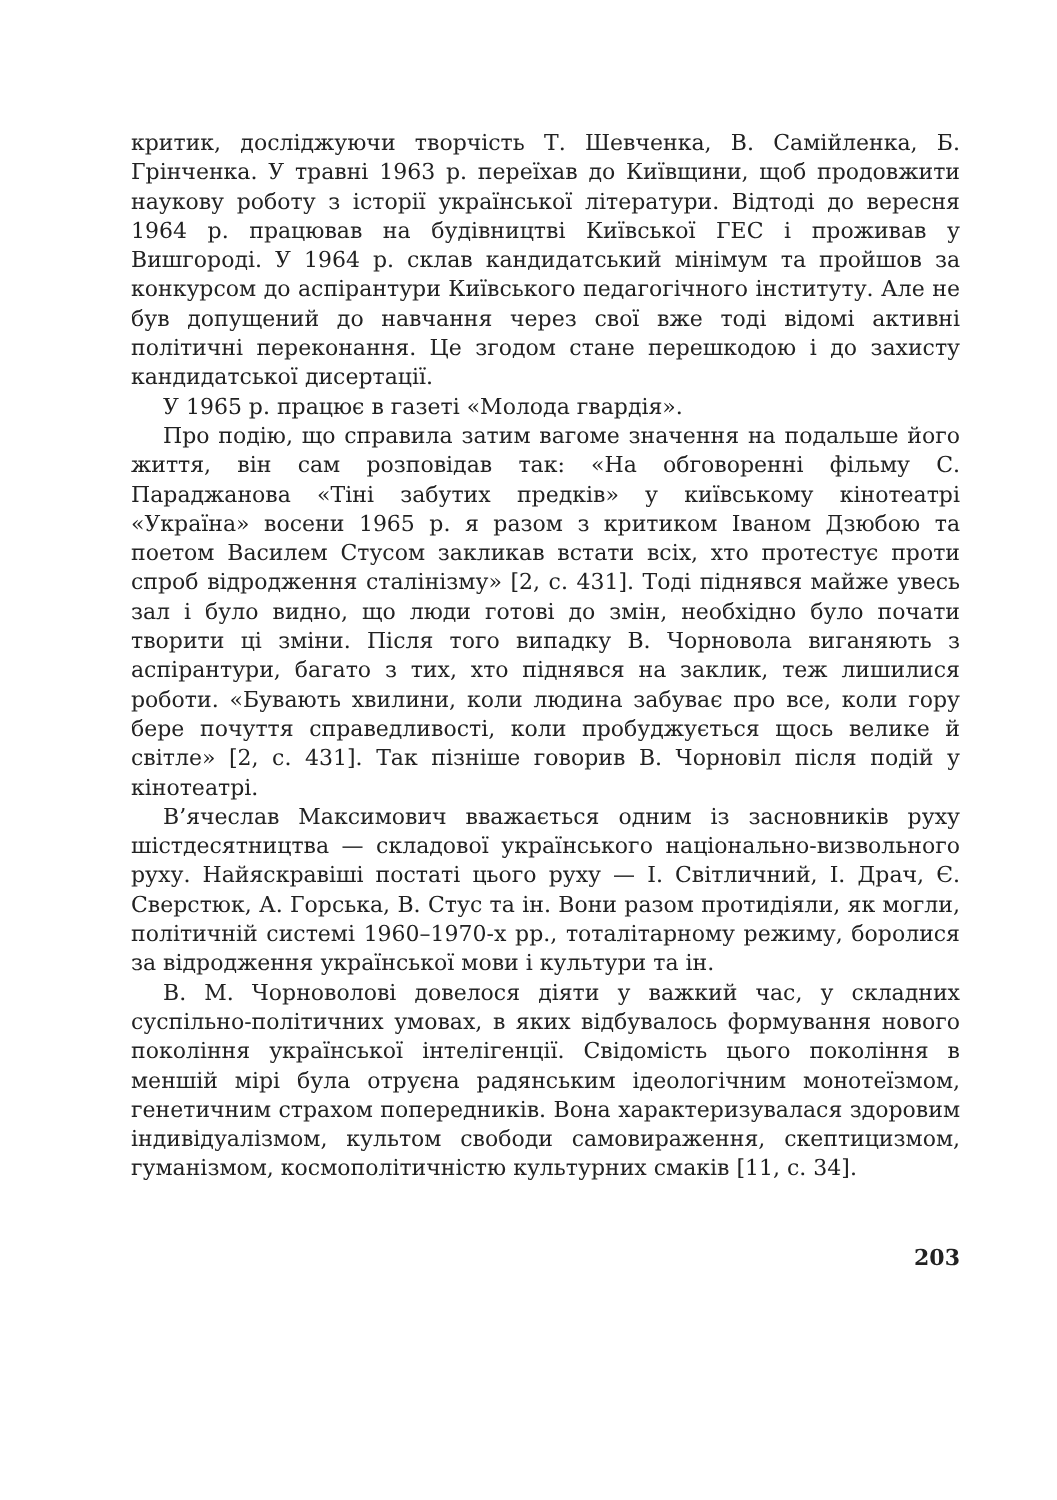критик, досліджуючи творчість Т. Шевченка, В. Самійленка, Б. Грінченка. У травні 1963 р. переїхав до Київщини, щоб продовжити наукову роботу з історії української літератури. Відтоді до вересня 1964 р. працював на будівництві Київської ГЕС і проживав у Вишгороді. У 1964 р. склав кандидатський мінімум та пройшов за конкурсом до аспірантури Київського педагогічного інституту. Але не був допущений до навчання через свої вже тоді відомі активні політичні переконання. Це згодом стане перешкодою і до захисту кандидатської дисертації.
У 1965 р. працює в газеті «Молода гвардія».
Про подію, що справила затим вагоме значення на подальше його життя, він сам розповідав так: «На обговоренні фільму С. Параджанова «Тіні забутих предків» у київському кінотеатрі «Україна» восени 1965 р. я разом з критиком Іваном Дзюбою та поетом Василем Стусом закликав встати всіх, хто протестує проти спроб відродження сталінізму» [2, с. 431]. Тоді піднявся майже увесь зал і було видно, що люди готові до змін, необхідно було почати творити ці зміни. Після того випадку В. Чорновола виганяють з аспірантури, багато з тих, хто піднявся на заклик, теж лишилися роботи. «Бувають хвилини, коли людина забуває про все, коли гору бере почуття справедливості, коли пробуджується щось велике й світле» [2, с. 431]. Так пізніше говорив В. Чорновіл після подій у кінотеатрі.
В’ячеслав Максимович вважається одним із засновників руху шістдесятництва — складової українського національно-визвольного руху. Найяскравіші постаті цього руху — І. Світличний, І. Драч, Є. Сверстюк, А. Горська, В. Стус та ін. Вони разом протидіяли, як могли, політичній системі 1960–1970-х рр., тоталітарному режиму, боролися за відродження української мови і культури та ін.
В. М. Чорноволові довелося діяти у важкий час, у складних суспільно-політичних умовах, в яких відбувалось формування нового покоління української інтелігенції. Свідомість цього покоління в меншій мірі була отруєна радянським ідеологічним монотеїзмом, генетичним страхом попередників. Вона характеризувалася здоровим індивідуалізмом, культом свободи самовираження, скептицизмом, гуманізмом, космополітичністю культурних смаків [11, с. 34].
203